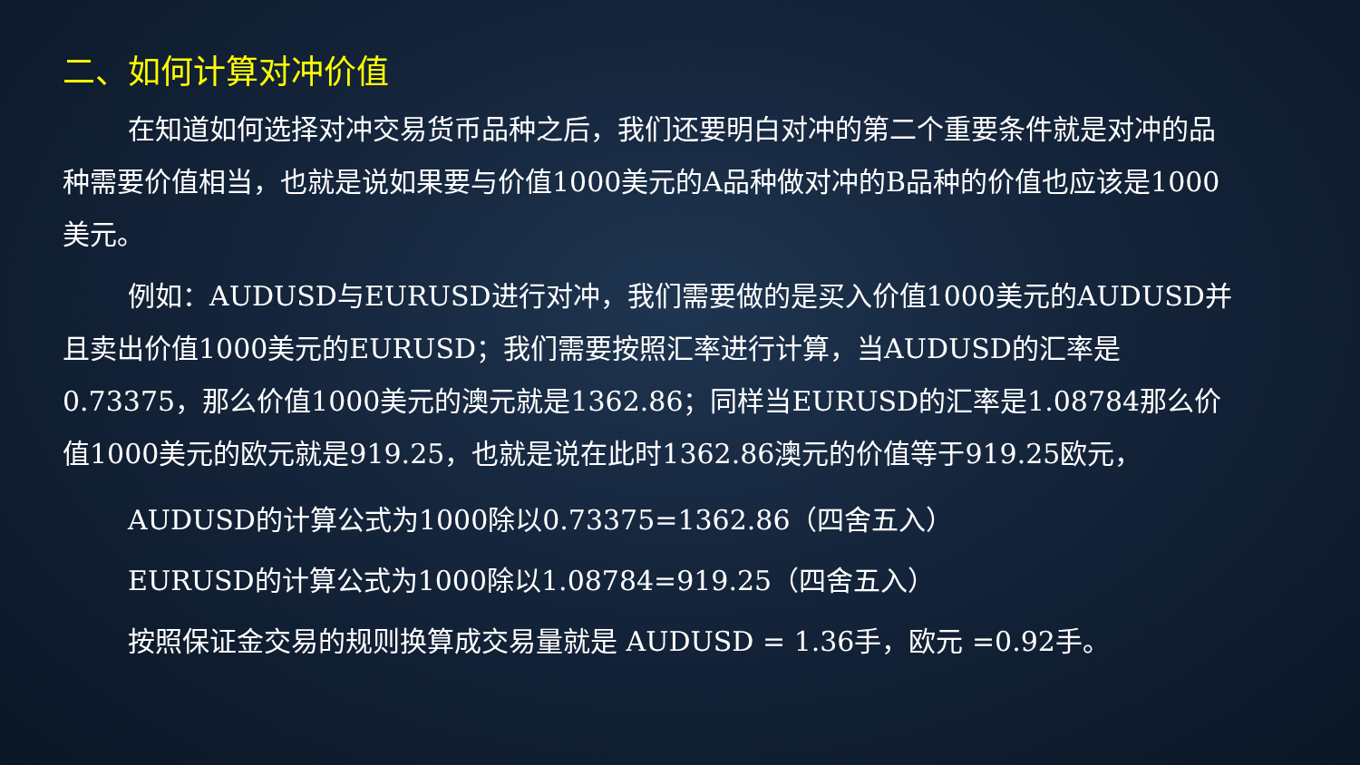二、如何计算对冲价值
在知道如何选择对冲交易货币品种之后，我们还要明白对冲的第二个重要条件就是对冲的品种需要价值相当，也就是说如果要与价值1000美元的A品种做对冲的B品种的价值也应该是1000美元。
例如：AUDUSD与EURUSD进行对冲，我们需要做的是买入价值1000美元的AUDUSD并且卖出价值1000美元的EURUSD；我们需要按照汇率进行计算，当AUDUSD的汇率是0.73375，那么价值1000美元的澳元就是1362.86；同样当EURUSD的汇率是1.08784那么价值1000美元的欧元就是919.25，也就是说在此时1362.86澳元的价值等于919.25欧元，
AUDUSD的计算公式为1000除以0.73375=1362.86（四舍五入）
EURUSD的计算公式为1000除以1.08784=919.25（四舍五入）
按照保证金交易的规则换算成交易量就是 AUDUSD = 1.36手，欧元 =0.92手。